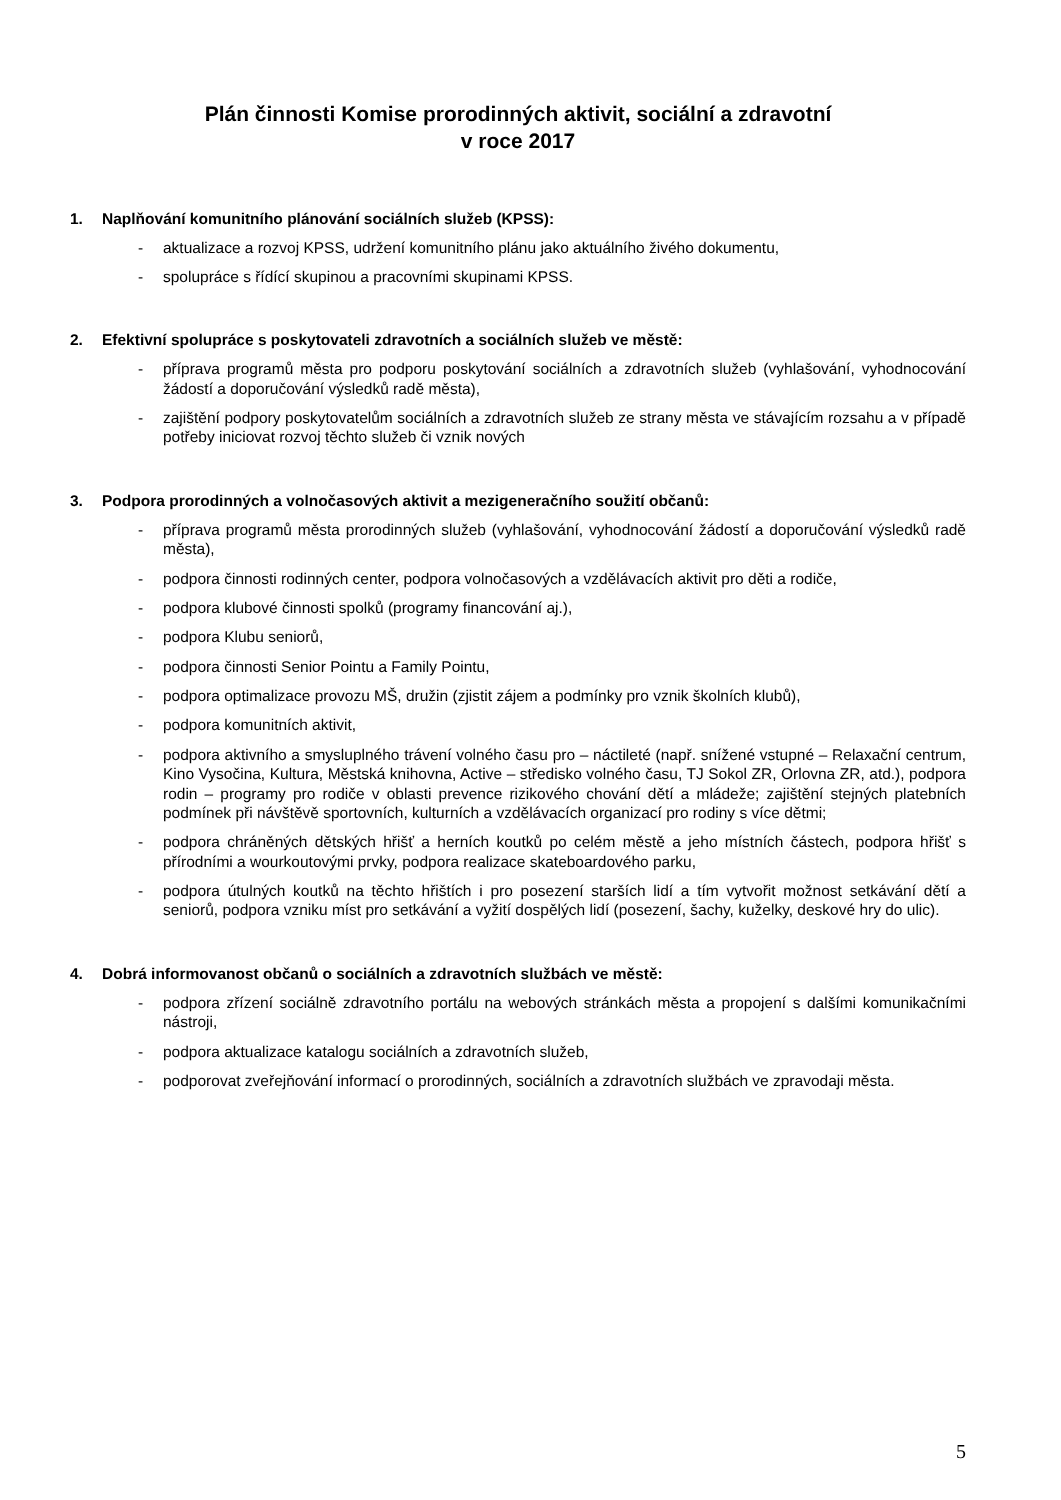Plán činnosti Komise prorodinných aktivit, sociální a zdravotní
v roce 2017
1. Naplňování komunitního plánování sociálních služeb (KPSS):
- aktualizace a rozvoj KPSS, udržení komunitního plánu jako aktuálního živého dokumentu,
- spolupráce s řídící skupinou a pracovními skupinami KPSS.
2. Efektivní spolupráce s poskytovateli zdravotních a sociálních služeb ve městě:
- příprava programů města pro podporu poskytování sociálních a zdravotních služeb (vyhlašování, vyhodnocování žádostí a doporučování výsledků radě města),
- zajištění podpory poskytovatelům sociálních a zdravotních služeb ze strany města ve stávajícím rozsahu a v případě potřeby iniciovat rozvoj těchto služeb či vznik nových
3. Podpora prorodinných a volnočasových aktivit a mezigeneračního soužití občanů:
- příprava programů města prorodinných služeb (vyhlašování, vyhodnocování žádostí a doporučování výsledků radě města),
- podpora činnosti rodinných center, podpora volnočasových a vzdělávacích aktivit pro děti a rodiče,
- podpora klubové činnosti spolků (programy financování aj.),
- podpora Klubu seniorů,
- podpora činnosti Senior Pointu a Family Pointu,
- podpora optimalizace provozu MŠ, družin (zjistit zájem a podmínky pro vznik školních klubů),
- podpora komunitních aktivit,
- podpora aktivního a smysluplného trávení volného času pro – náctileté (např. snížené vstupné – Relaxační centrum, Kino Vysočina, Kultura, Městská knihovna, Active – středisko volného času, TJ Sokol ZR, Orlovna ZR, atd.), podpora rodin – programy pro rodiče v oblasti prevence rizikového chování dětí a mládeže; zajištění stejných platebních podmínek při návštěvě sportovních, kulturních a vzdělávacích organizací pro rodiny s více dětmi;
- podpora chráněných dětských hřišť a herních koutků po celém městě a jeho místních částech, podpora hřišť s přírodními a wourkoutovými prvky, podpora realizace skateboardového parku,
- podpora útulných koutků na těchto hřištích i pro posezení starších lidí a tím vytvořit možnost setkávání dětí a seniorů, podpora vzniku míst pro setkávání a vyžití dospělých lidí (posezení, šachy, kuželky, deskové hry do ulic).
4. Dobrá informovanost občanů o sociálních a zdravotních službách ve městě:
- podpora zřízení sociálně zdravotního portálu na webových stránkách města a propojení s dalšími komunikačními nástroji,
- podpora aktualizace katalogu sociálních a zdravotních služeb,
- podporovat zveřejňování informací o prorodinných, sociálních a zdravotních službách ve zpravodaji města.
5